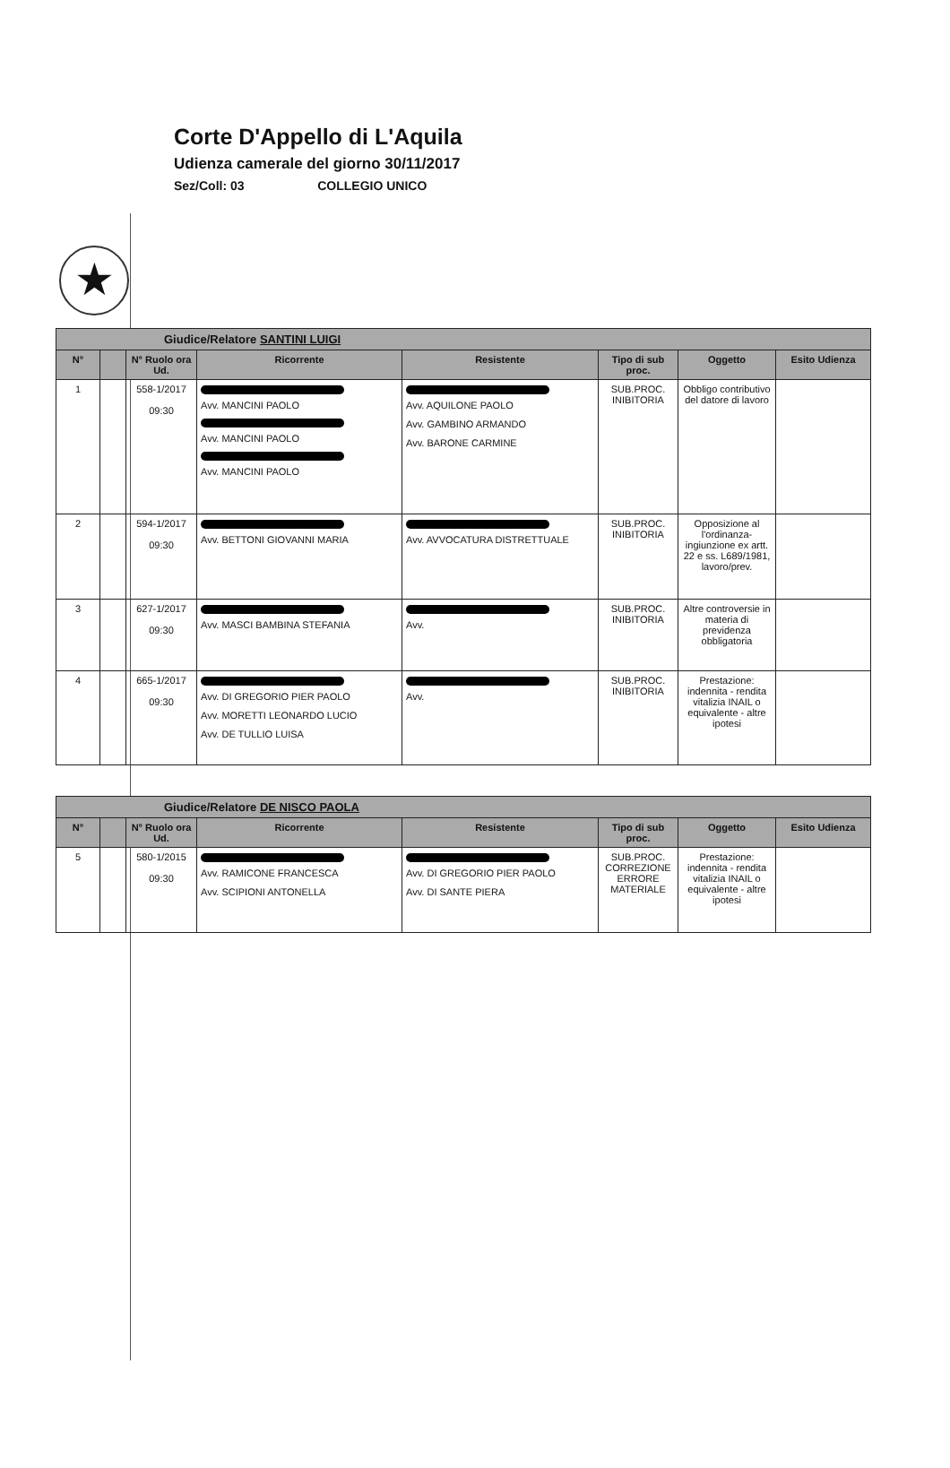★
Corte D'Appello di L'Aquila
Udienza camerale del giorno 30/11/2017
Sez/Coll: 03 COLLEGIO UNICO
| Giudice/Relatore SANTINI LUIGI | | | | | | | |
| N° | | N° Ruolo ora Ud. | Ricorrente | Resistente | Tipo di sub proc. | Oggetto | Esito Udienza |
| 1 | | 558-1/2017 09:30 | Avv. MANCINI PAOLO Avv. MANCINI PAOLO Avv. MANCINI PAOLO | Avv. AQUILONE PAOLO Avv. GAMBINO ARMANDO Avv. BARONE CARMINE | SUB.PROC. INIBITORIA | Obbligo contributivo del datore di lavoro | |
| 2 | | 594-1/2017 09:30 | Avv. BETTONI GIOVANNI MARIA | Avv. AVVOCATURA DISTRETTUALE | SUB.PROC. INIBITORIA | Opposizione al l'ordinanza-ingiunzione ex artt. 22 e ss. L689/1981, lavoro/prev. | |
| 3 | | 627-1/2017 09:30 | Avv. MASCI BAMBINA STEFANIA | Avv. | SUB.PROC. INIBITORIA | Altre controversie in materia di previdenza obbligatoria | |
| 4 | | 665-1/2017 09:30 | Avv. DI GREGORIO PIER PAOLO Avv. MORETTI LEONARDO LUCIO Avv. DE TULLIO LUISA | Avv. | SUB.PROC. INIBITORIA | Prestazione: indennita - rendita vitalizia INAIL o equivalente - altre ipotesi | |
| Giudice/Relatore DE NISCO PAOLA | | | | | | | |
| N° | | N° Ruolo ora Ud. | Ricorrente | Resistente | Tipo di sub proc. | Oggetto | Esito Udienza |
| 5 | | 580-1/2015 09:30 | Avv. RAMICONE FRANCESCA Avv. SCIPIONI ANTONELLA | Avv. DI GREGORIO PIER PAOLO Avv. DI SANTE PIERA | SUB.PROC. CORREZIONE ERRORE MATERIALE | Prestazione: indennita - rendita vitalizia INAIL o equivalente - altre ipotesi | |